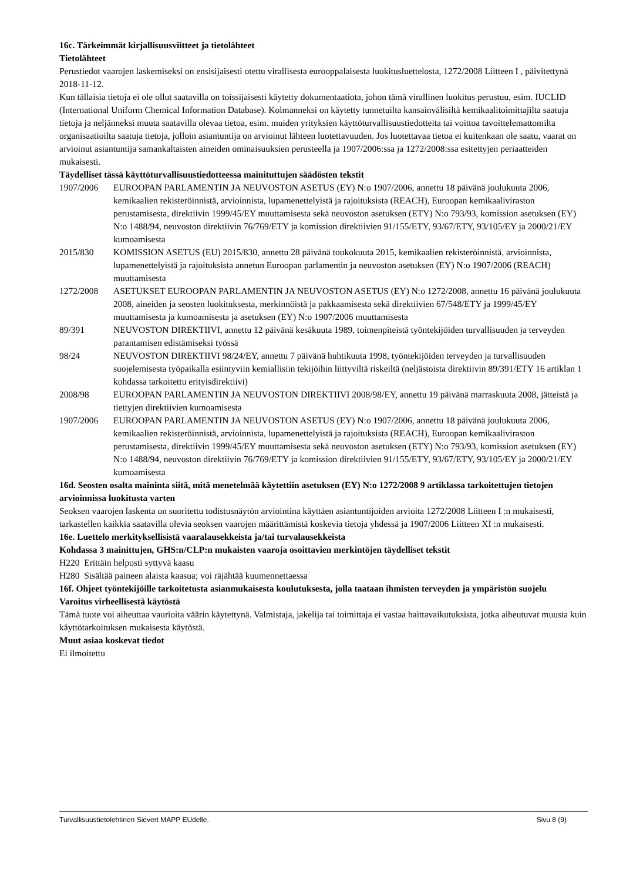16c. Tärkeimmät kirjallisuusviitteet ja tietolähteet
Tietolähteet
Perustiedot vaarojen laskemiseksi on ensisijaisesti otettu virallisesta eurooppalaisesta luokitusluettelosta, 1272/2008 Liitteen I , päivitettynä 2018-11-12.
Kun tällaisia tietoja ei ole ollut saatavilla on toissijaisesti käytetty dokumentaatiota, johon tämä virallinen luokitus perustuu, esim. IUCLID (International Uniform Chemical Information Database). Kolmanneksi on käytetty tunnetuilta kansainvälisiltä kemikaalitoimittajilta saatuja tietoja ja neljänneksi muuta saatavilla olevaa tietoa, esim. muiden yrityksien käyttöturvallisuustiedotteita tai voittoa tavoittelemattomilta organisaatioilta saatuja tietoja, jolloin asiantuntija on arvioinut lähteen luotettavuuden. Jos luotettavaa tietoa ei kuitenkaan ole saatu, vaarat on arvioinut asiantuntija samankaltaisten aineiden ominaisuuksien perusteella ja 1907/2006:ssa ja 1272/2008:ssa esitettyjen periaatteiden mukaisesti.
Täydelliset tässä käyttöturvallisuustiedotteessa mainituttujen säädösten tekstit
| 1907/2006 | EUROOPAN PARLAMENTIN JA NEUVOSTON ASETUS (EY) N:o 1907/2006, annettu 18 päivänä joulukuuta 2006, kemikaalien rekisteröinnistä, arvioinnista, lupamenettelyistä ja rajoituksista (REACH), Euroopan kemikaaliviraston perustamisesta, direktiivin 1999/45/EY muuttamisesta sekä neuvoston asetuksen (ETY) N:o 793/93, komission asetuksen (EY) N:o 1488/94, neuvoston direktiivin 76/769/ETY ja komission direktiivien 91/155/ETY, 93/67/ETY, 93/105/EY ja 2000/21/EY kumoamisesta |
| 2015/830 | KOMISSION ASETUS (EU) 2015/830, annettu 28 päivänä toukokuuta 2015, kemikaalien rekisteröinnistä, arvioinnista, lupamenettelyistä ja rajoituksista annetun Euroopan parlamentin ja neuvoston asetuksen (EY) N:o 1907/2006 (REACH) muuttamisesta |
| 1272/2008 | ASETUKSET EUROOPAN PARLAMENTIN JA NEUVOSTON ASETUS (EY) N:o 1272/2008, annettu 16 päivänä joulukuuta 2008, aineiden ja seosten luokituksesta, merkinnöistä ja pakkaamisesta sekä direktiivien 67/548/ETY ja 1999/45/EY muuttamisesta ja kumoamisesta ja asetuksen (EY) N:o 1907/2006 muuttamisesta |
| 89/391 | NEUVOSTON DIREKTIIVI, annettu 12 päivänä kesäkuuta 1989, toimenpiteistä työntekijöiden turvallisuuden ja terveyden parantamisen edistämiseksi työssä |
| 98/24 | NEUVOSTON DIREKTIIVI 98/24/EY, annettu 7 päivänä huhtikuuta 1998, työntekijöiden terveyden ja turvallisuuden suojelemisesta työpaikalla esiintyviin kemiallisiin tekijöihin liittyviltä riskeiltä (neljästoista direktiivin 89/391/ETY 16 artiklan 1 kohdassa tarkoitettu erityisdirektiivi) |
| 2008/98 | EUROOPAN PARLAMENTIN JA NEUVOSTON DIREKTIIVI 2008/98/EY, annettu 19 päivänä marraskuuta 2008, jätteistä ja tiettyjen direktiivien kumoamisesta |
| 1907/2006 | EUROOPAN PARLAMENTIN JA NEUVOSTON ASETUS (EY) N:o 1907/2006, annettu 18 päivänä joulukuuta 2006, kemikaalien rekisteröinnistä, arvioinnista, lupamenettelyistä ja rajoituksista (REACH), Euroopan kemikaaliviraston perustamisesta, direktiivin 1999/45/EY muuttamisesta sekä neuvoston asetuksen (ETY) N:o 793/93, komission asetuksen (EY) N:o 1488/94, neuvoston direktiivin 76/769/ETY ja komission direktiivien 91/155/ETY, 93/67/ETY, 93/105/EY ja 2000/21/EY kumoamisesta |
16d. Seosten osalta maininta siitä, mitä menetelmää käytettiin asetuksen (EY) N:o 1272/2008 9 artiklassa tarkoitettujen tietojen arvioinnissa luokitusta varten
Seoksen vaarojen laskenta on suoritettu todistusnäytön arviointina käyttäen asiantuntijoiden arvioita 1272/2008 Liitteen I :n mukaisesti, tarkastellen kaikkia saatavilla olevia seoksen vaarojen määrittämistä koskevia tietoja yhdessä ja 1907/2006 Liitteen XI :n mukaisesti.
16e. Luettelo merkityksellisistä vaaralausekkeista ja/tai turvalausekkeista
Kohdassa 3 mainittujen, GHS:n/CLP:n mukaisten vaaroja osoittavien merkintöjen täydelliset tekstit
H220 Erittäin helposti syttyvä kaasu
H280 Sisältää paineen alaista kaasua; voi räjähtää kuumennettaessa
16f. Ohjeet työntekijöille tarkoitetusta asianmukaisesta koulutuksesta, jolla taataan ihmisten terveyden ja ympäristön suojelu
Varoitus virheellisestä käytöstä
Tämä tuote voi aiheuttaa vaurioita väärin käytettynä. Valmistaja, jakelija tai toimittaja ei vastaa haittavaikutuksista, jotka aiheutuvat muusta kuin käyttötarkoituksen mukaisesta käytöstä.
Muut asiaa koskevat tiedot
Ei ilmoitettu
Turvallisuustietolehtinen Sievert MAPP EUdelle. Sivu 8 (9)